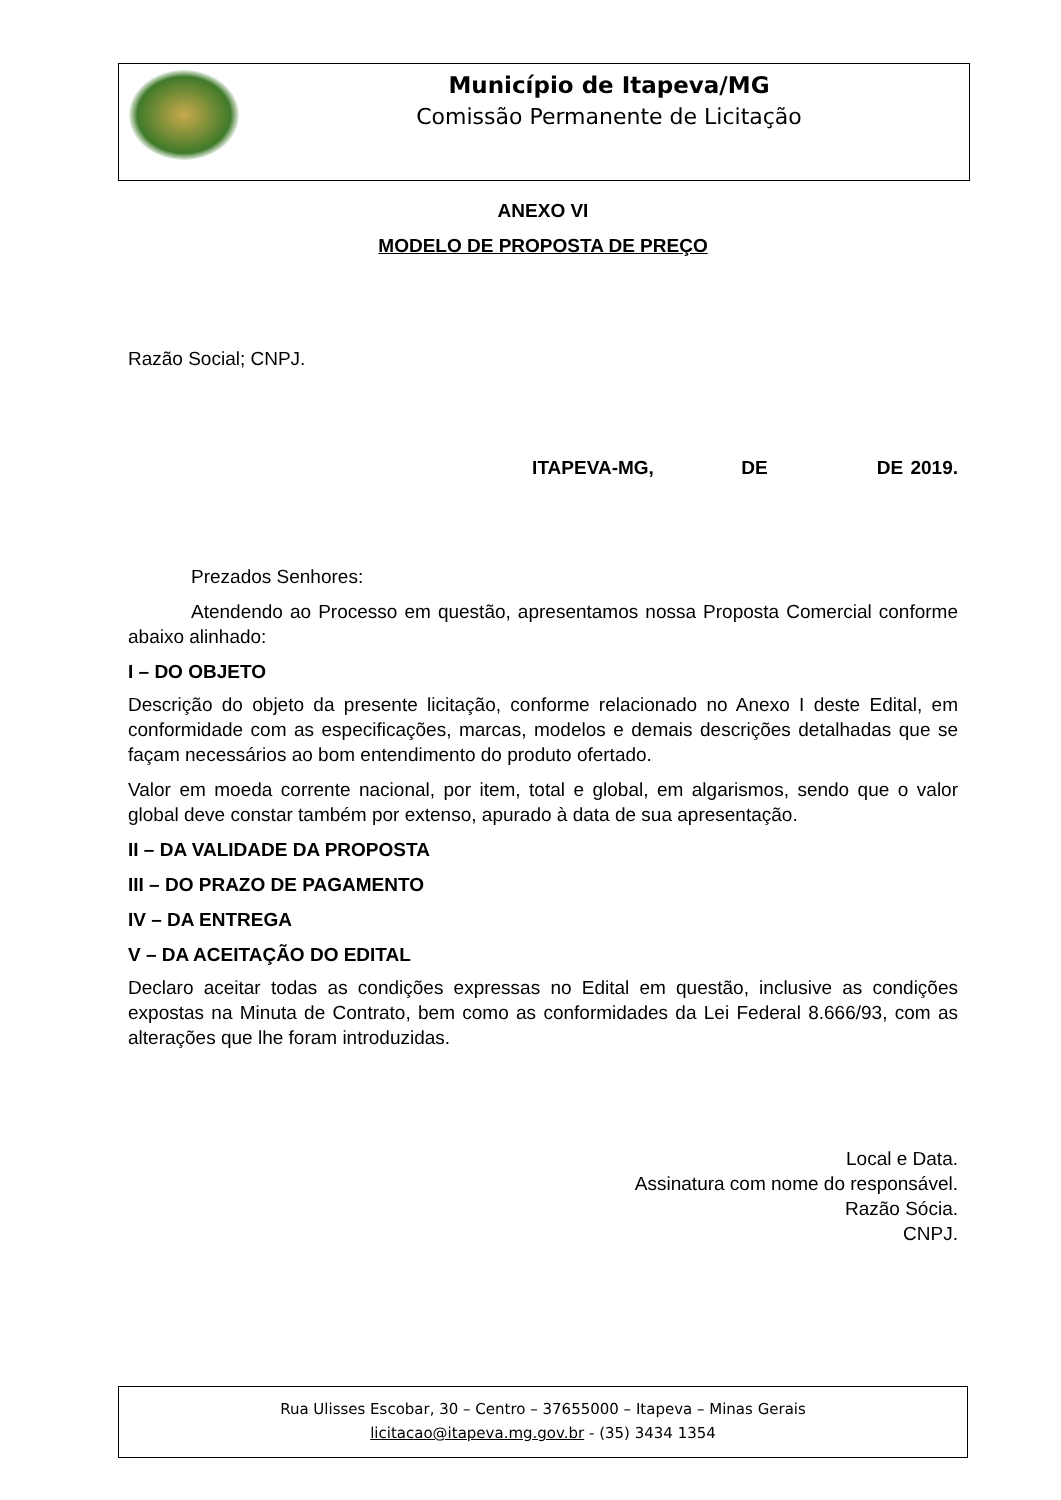Município de Itapeva/MG
Comissão Permanente de Licitação
ANEXO VI
MODELO DE PROPOSTA DE PREÇO
Razão Social; CNPJ.
ITAPEVA-MG, DE DE 2019.
Prezados Senhores:
Atendendo ao Processo em questão, apresentamos nossa Proposta Comercial conforme abaixo alinhado:
I – DO OBJETO
Descrição do objeto da presente licitação, conforme relacionado no Anexo I deste Edital, em conformidade com as especificações, marcas, modelos e demais descrições detalhadas que se façam necessários ao bom entendimento do produto ofertado.
Valor em moeda corrente nacional, por item, total e global, em algarismos, sendo que o valor global deve constar também por extenso, apurado à data de sua apresentação.
II – DA VALIDADE DA PROPOSTA
III – DO PRAZO DE PAGAMENTO
IV – DA ENTREGA
V – DA ACEITAÇÃO DO EDITAL
Declaro aceitar todas as condições expressas no Edital em questão, inclusive as condições expostas na Minuta de Contrato, bem como as conformidades da Lei Federal 8.666/93, com as alterações que lhe foram introduzidas.
Local e Data.
Assinatura com nome do responsável.
Razão Sócia.
CNPJ.
Rua Ulisses Escobar, 30 – Centro – 37655000 – Itapeva – Minas Gerais
licitacao@itapeva.mg.gov.br - (35) 3434 1354